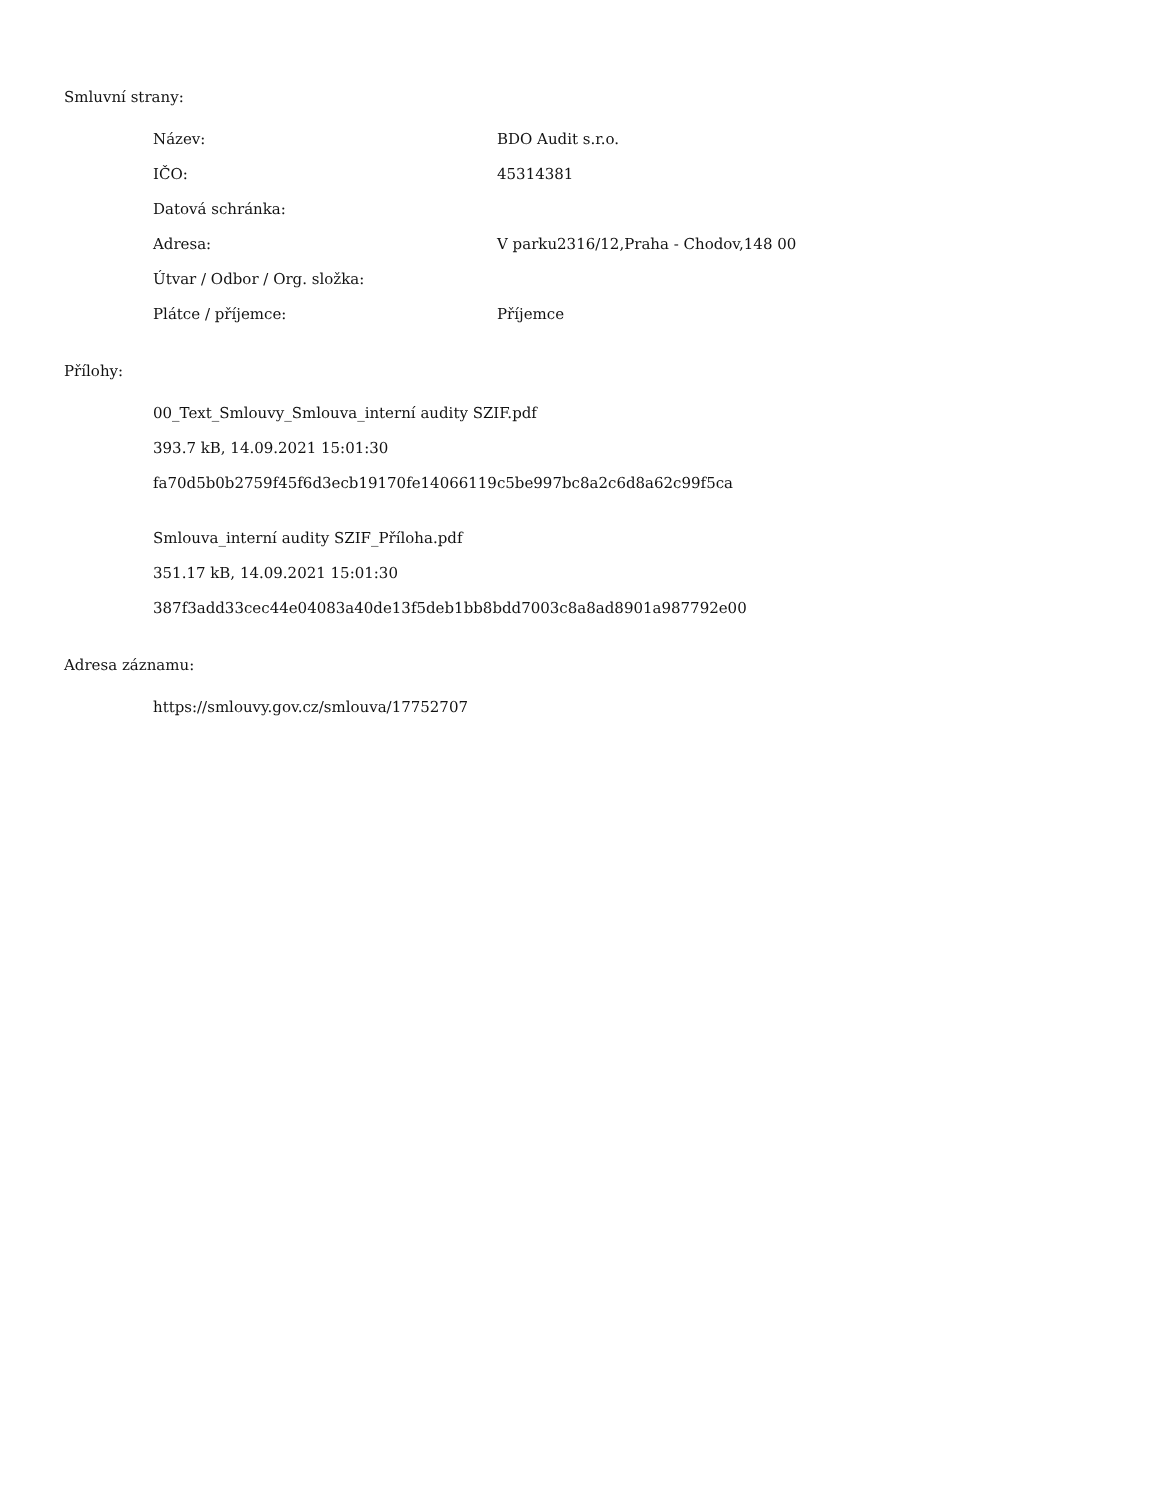Smluvní strany:
| Název: | BDO Audit s.r.o. |
| IČO: | 45314381 |
| Datová schránka: | |
| Adresa: | V parku2316/12,Praha - Chodov,148 00 |
| Útvar / Odbor / Org. složka: | |
| Plátce / příjemce: | Příjemce |
Přílohy:
00_Text_Smlouvy_Smlouva_interní audity SZIF.pdf
393.7 kB, 14.09.2021 15:01:30
fa70d5b0b2759f45f6d3ecb19170fe14066119c5be997bc8a2c6d8a62c99f5ca
Smlouva_interní audity SZIF_Příloha.pdf
351.17 kB, 14.09.2021 15:01:30
387f3add33cec44e04083a40de13f5deb1bb8bdd7003c8a8ad8901a987792e00
Adresa záznamu:
https://smlouvy.gov.cz/smlouva/17752707